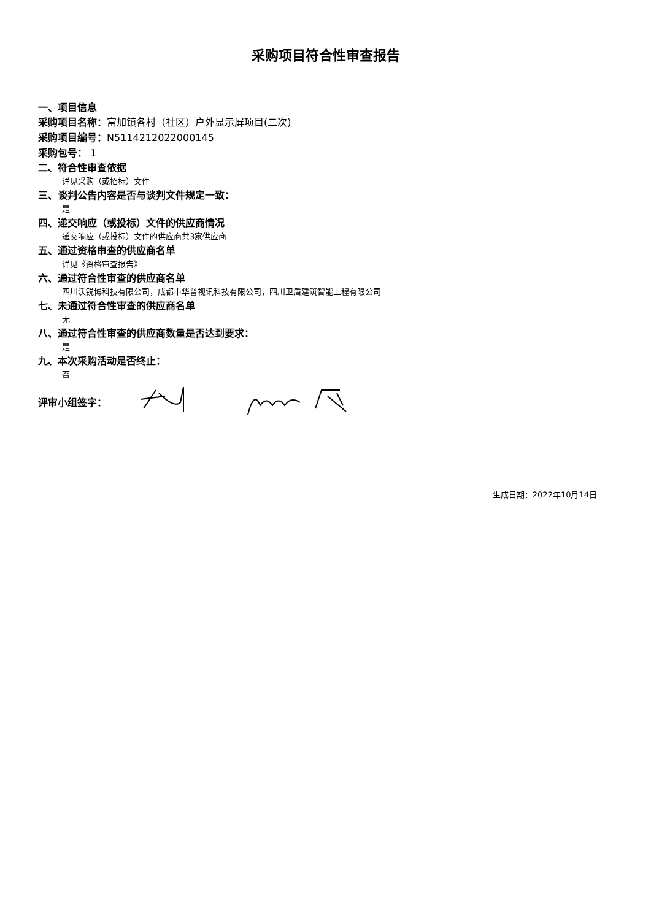采购项目符合性审查报告
一、项目信息
采购项目名称：富加镇各村（社区）户外显示屏项目(二次)
采购项目编号：N5114212022000145
采购包号： 1
二、符合性审查依据
详见采购（或招标）文件
三、谈判公告内容是否与谈判文件规定一致：
是
四、递交响应（或投标）文件的供应商情况
递交响应（或投标）文件的供应商共3家供应商
五、通过资格审查的供应商名单
详见《资格审查报告》
六、通过符合性审查的供应商名单
四川沃锐博科技有限公司，成都市华普视讯科技有限公司，四川卫盾建筑智能工程有限公司
七、未通过符合性审查的供应商名单
无
八、通过符合性审查的供应商数量是否达到要求：
是
九、本次采购活动是否终止：
否
评审小组签字：
生成日期：2022年10月14日